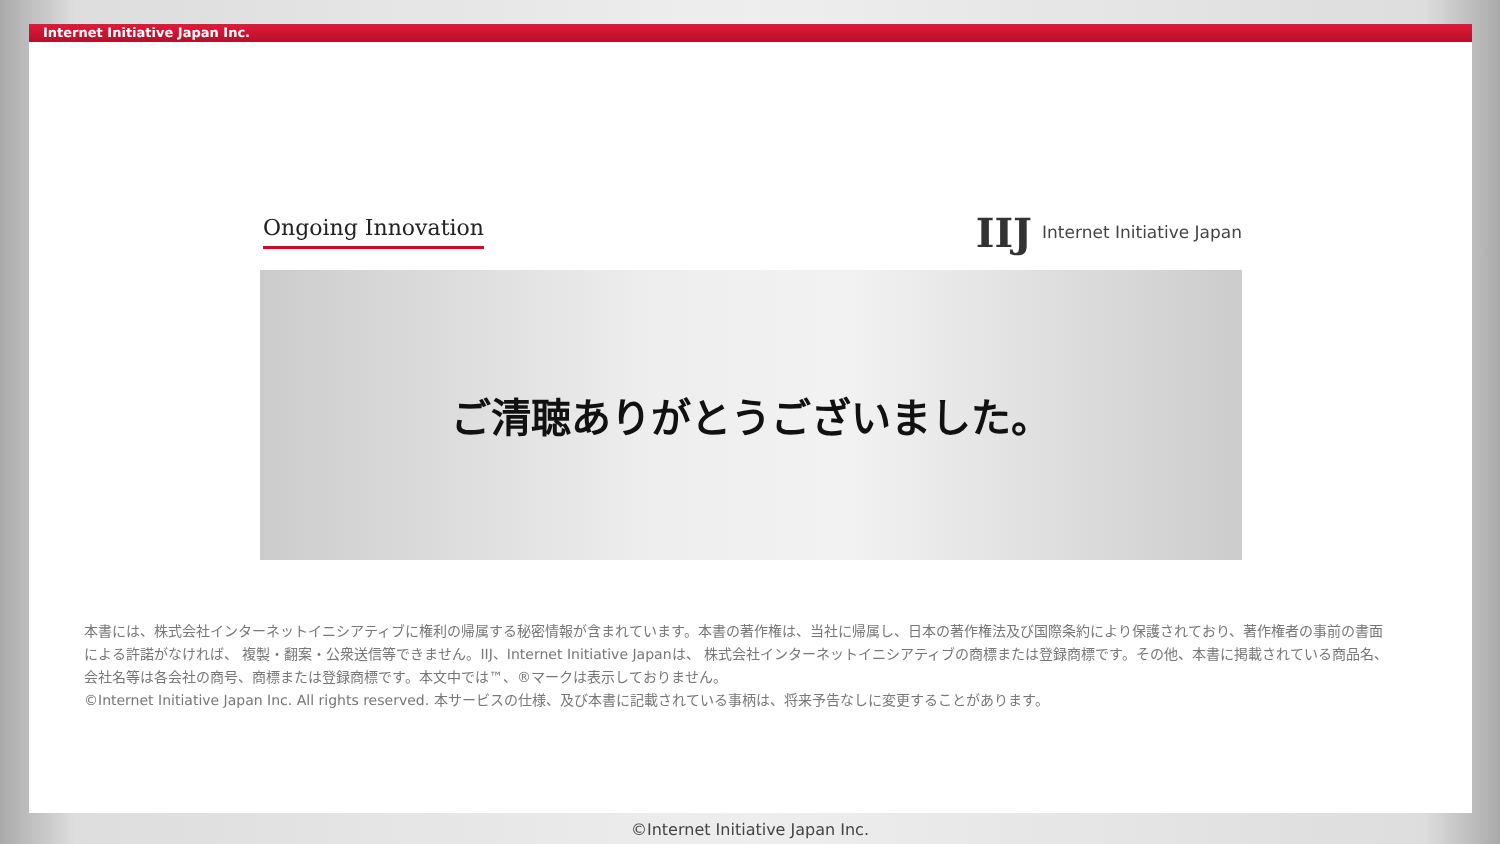Internet Initiative Japan Inc.
Ongoing Innovation
IIJ Internet Initiative Japan
ご清聴ありがとうございました。
本書には、株式会社インターネットイニシアティブに権利の帰属する秘密情報が含まれています。本書の著作権は、当社に帰属し、日本の著作権法及び国際条約により保護されており、著作権者の事前の書面による許諾がなければ、 複製・翻案・公衆送信等できません。IIJ、Internet Initiative Japanは、 株式会社インターネットイニシアティブの商標または登録商標です。その他、本書に掲載されている商品名、会社名等は各会社の商号、商標または登録商標です。本文中では™、®マークは表示しておりません。
©Internet Initiative Japan Inc. All rights reserved. 本サービスの仕様、及び本書に記載されている事柄は、将来予告なしに変更することがあります。
©Internet Initiative Japan Inc.